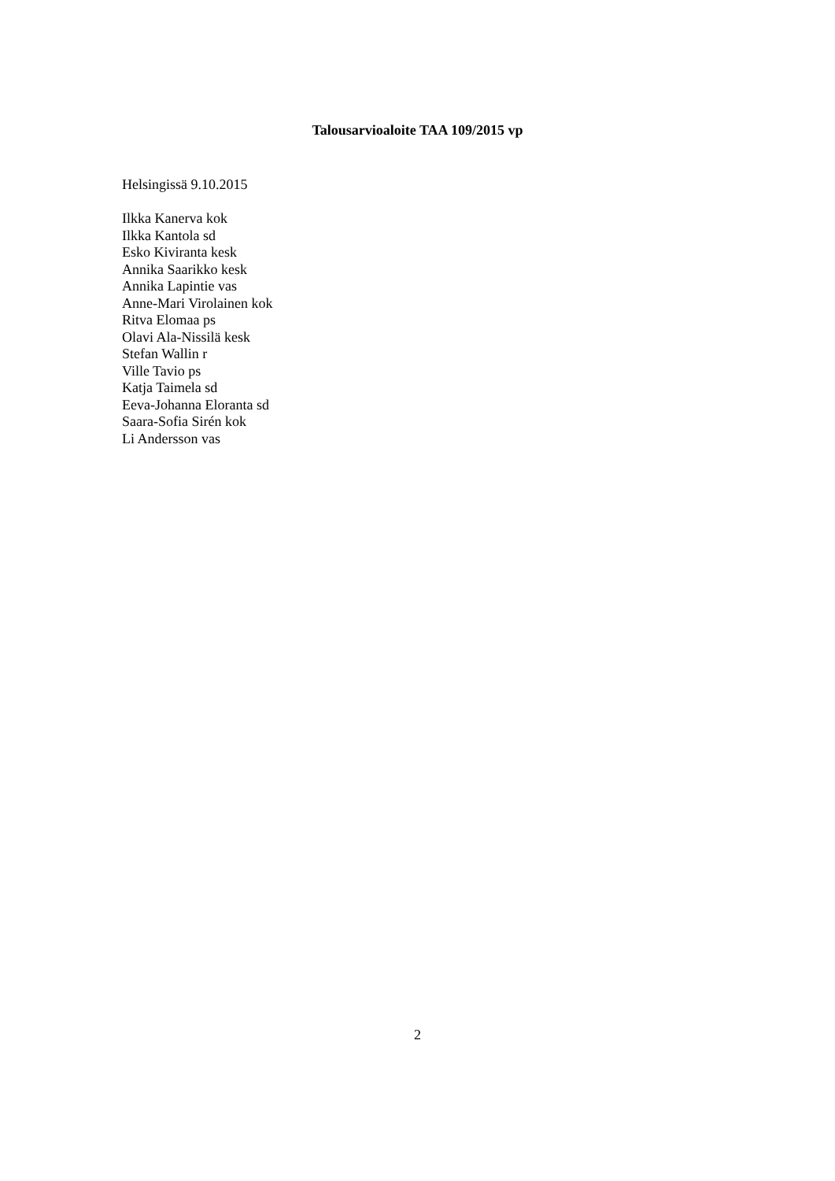Talousarvioaloite TAA 109/2015 vp
Helsingissä 9.10.2015
Ilkka Kanerva kok
Ilkka Kantola sd
Esko Kiviranta kesk
Annika Saarikko kesk
Annika Lapintie vas
Anne-Mari Virolainen kok
Ritva Elomaa ps
Olavi Ala-Nissilä kesk
Stefan Wallin r
Ville Tavio ps
Katja Taimela sd
Eeva-Johanna Eloranta sd
Saara-Sofia Sirén kok
Li Andersson vas
2